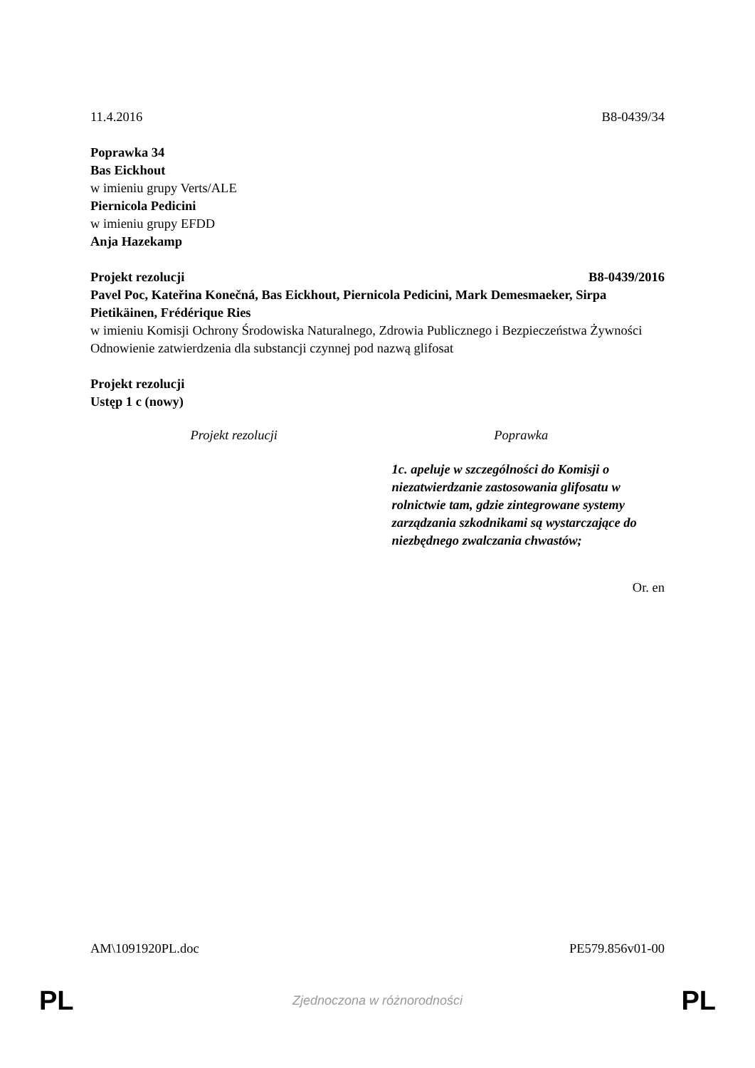11.4.2016 B8-0439/34
Poprawka 34
Bas Eickhout
w imieniu grupy Verts/ALE
Piernicola Pedicini
w imieniu grupy EFDD
Anja Hazekamp
Projekt rezolucji B8-0439/2016
Pavel Poc, Kateřina Konečná, Bas Eickhout, Piernicola Pedicini, Mark Demesmaeker, Sirpa Pietikäinen, Frédérique Ries
w imieniu Komisji Ochrony Środowiska Naturalnego, Zdrowia Publicznego i Bezpieczeństwa Żywności
Odnowienie zatwierdzenia dla substancji czynnej pod nazwą glifosat
Projekt rezolucji
Ustęp 1 c (nowy)
| Projekt rezolucji | Poprawka |
| --- | --- |
| | 1c. apeluje w szczególności do Komisji o niezatwierdzanie zastosowania glifosatu w rolnictwie tam, gdzie zintegrowane systemy zarządzania szkodnikami są wystarczające do niezbędnego zwalczania chwastów; |
Or. en
AM\1091920PL.doc PE579.856v01-00
PL Zjednoczona w różnorodności PL